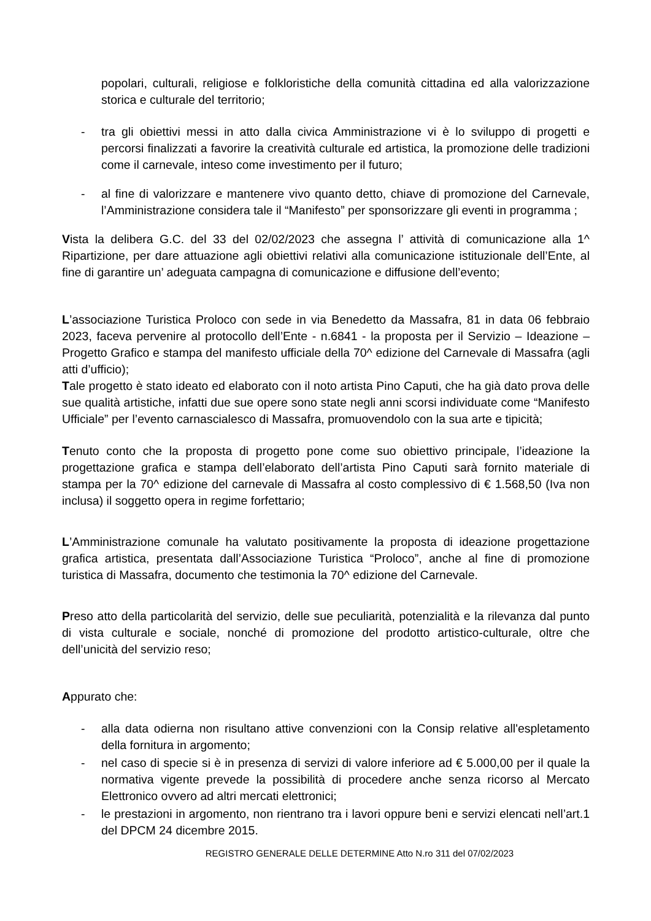popolari, culturali, religiose e folkloristiche della comunità cittadina ed alla valorizzazione storica e culturale del territorio;
- tra gli obiettivi messi in atto dalla civica Amministrazione vi è lo sviluppo di progetti e percorsi finalizzati a favorire la creatività culturale ed artistica, la promozione delle tradizioni come il carnevale, inteso come investimento per il futuro;
- al fine di valorizzare e mantenere vivo quanto detto, chiave di promozione del Carnevale, l’Amministrazione considera tale il “Manifesto” per sponsorizzare gli eventi in programma ;
Vista la delibera G.C. del 33 del 02/02/2023 che assegna l’ attività di comunicazione alla 1^ Ripartizione, per dare attuazione agli obiettivi relativi alla comunicazione istituzionale dell’Ente, al fine di garantire un’ adeguata campagna di comunicazione e diffusione dell’evento;
L’associazione Turistica Proloco con sede in via Benedetto da Massafra, 81 in data 06 febbraio 2023, faceva pervenire al protocollo dell’Ente - n.6841 - la proposta per il Servizio – Ideazione – Progetto Grafico e stampa del manifesto ufficiale della 70^ edizione del Carnevale di Massafra (agli atti d’ufficio);
Tale progetto è stato ideato ed elaborato con il noto artista Pino Caputi, che ha già dato prova delle sue qualità artistiche, infatti due sue opere sono state negli anni scorsi individuate come “Manifesto Ufficiale” per l’evento carnascialesco di Massafra, promuovendolo con la sua arte e tipicità;
Tenuto conto che la proposta di progetto pone come suo obiettivo principale, l’ideazione la progettazione grafica e stampa dell’elaborato dell’artista Pino Caputi sarà fornito materiale di stampa per la 70^ edizione del carnevale di Massafra al costo complessivo di € 1.568,50 (Iva non inclusa) il soggetto opera in regime forfettario;
L’Amministrazione comunale ha valutato positivamente la proposta di ideazione progettazione grafica artistica, presentata dall’Associazione Turistica “Proloco”, anche al fine di promozione turistica di Massafra, documento che testimonia la 70^ edizione del Carnevale.
Preso atto della particolarità del servizio, delle sue peculiarità, potenzialità e la rilevanza dal punto di vista culturale e sociale, nonché di promozione del prodotto artistico-culturale, oltre che dell’unicità del servizio reso;
Appurato che:
- alla data odierna non risultano attive convenzioni con la Consip relative all'espletamento della fornitura in argomento;
- nel caso di specie si è in presenza di servizi di valore inferiore ad € 5.000,00 per il quale la normativa vigente prevede la possibilità di procedere anche senza ricorso al Mercato Elettronico ovvero ad altri mercati elettronici;
- le prestazioni in argomento, non rientrano tra i lavori oppure beni e servizi elencati nell’art.1 del DPCM 24 dicembre 2015.
REGISTRO GENERALE DELLE DETERMINE Atto N.ro 311 del 07/02/2023